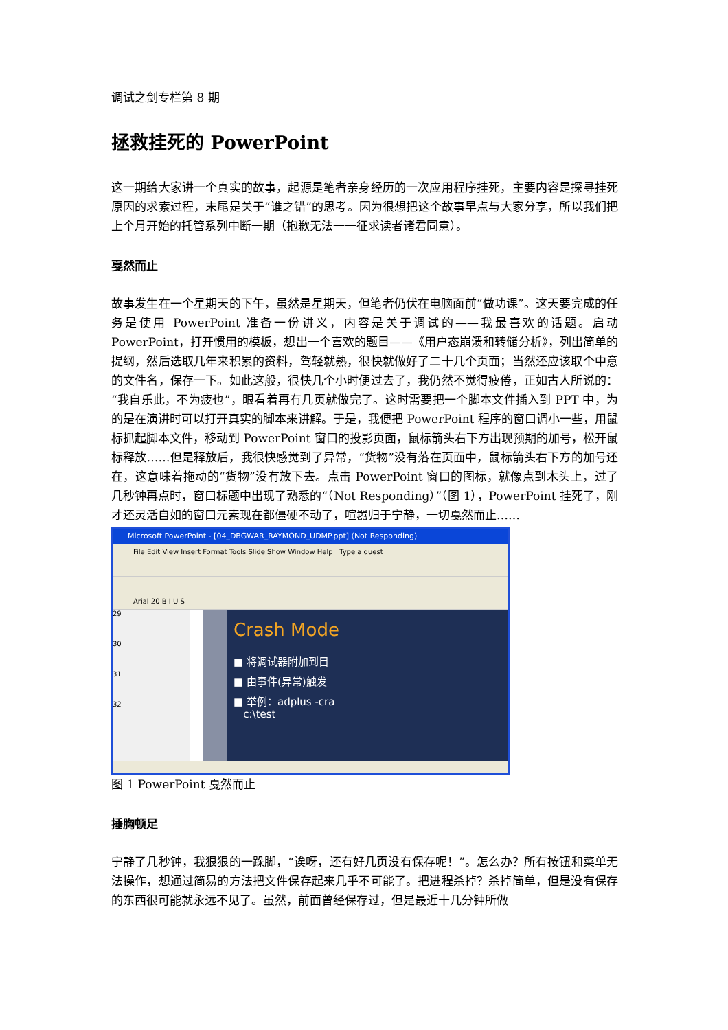调试之剑专栏第 8 期
拯救挂死的 PowerPoint
这一期给大家讲一个真实的故事，起源是笔者亲身经历的一次应用程序挂死，主要内容是探寻挂死原因的求索过程，末尾是关于“谁之错”的思考。因为很想把这个故事早点与大家分享，所以我们把上个月开始的托管系列中断一期（抱歉无法一一征求读者诸君同意）。
戛然而止
故事发生在一个星期天的下午，虽然是星期天，但笔者仍伏在电脑面前“做功课”。这天要完成的任务是使用 PowerPoint 准备一份讲义，内容是关于调试的——我最喜欢的话题。启动 PowerPoint，打开惯用的模板，想出一个喜欢的题目——《用户态崩溃和转储分析》，列出简单的提纲，然后选取几年来积累的资料，驾轻就熟，很快就做好了二十几个页面；当然还应该取个中意的文件名，保存一下。如此这般，很快几个小时便过去了，我仍然不觉得疲倦，正如古人所说的：“我自乐此，不为疲也”，眼看着再有几页就做完了。这时需要把一个脚本文件插入到 PPT 中，为的是在演讲时可以打开真实的脚本来讲解。于是，我便把 PowerPoint 程序的窗口调小一些，用鼠标抓起脚本文件，移动到 PowerPoint 窗口的投影页面，鼠标箭头右下方出现预期的加号，松开鼠标释放……但是释放后，我很快感觉到了异常，“货物”没有落在页面中，鼠标箭头右下方的加号还在，这意味着拖动的“货物”没有放下去。点击 PowerPoint 窗口的图标，就像点到木头上，过了几秒钟再点时，窗口标题中出现了熟悉的“（Not Responding）”（图 1），PowerPoint 挂死了，刚才还灵活自如的窗口元素现在都僵硬不动了，喧嚣归于宁静，一切戛然而止……
Microsoft PowerPoint - [04_DBGWAR_RAYMOND_UDMP.ppt] (Not Responding)
File Edit View Insert Format Tools Slide Show Window Help Type a quest
Arial 20 B I U S
29
30
31
32
Crash Mode
■ 将调试器附加到目
■ 由事件(异常)触发
■ 举例：adplus -cra
c:\test
图 1 PowerPoint 戛然而止
捶胸顿足
宁静了几秒钟，我狠狠的一跺脚，“诶呀，还有好几页没有保存呢！”。怎么办？所有按钮和菜单无法操作，想通过简易的方法把文件保存起来几乎不可能了。把进程杀掉？杀掉简单，但是没有保存的东西很可能就永远不见了。虽然，前面曾经保存过，但是最近十几分钟所做